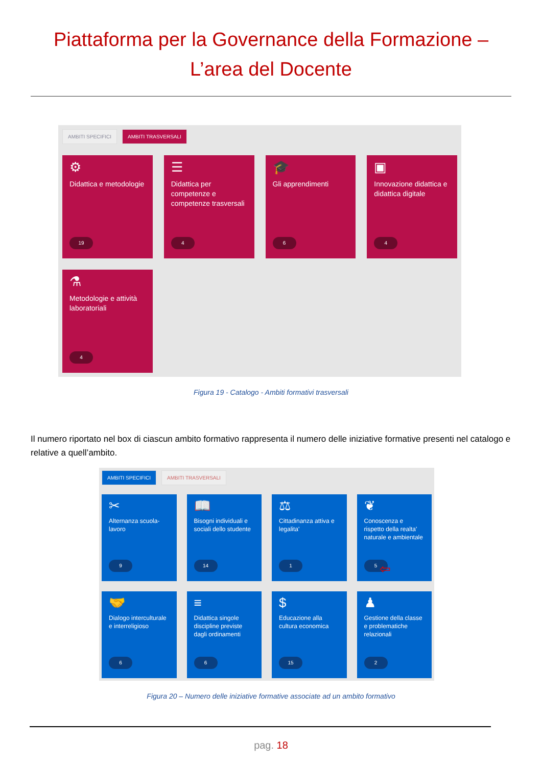Piattaforma per la Governance della Formazione –
L’area del Docente
AMBITI SPECIFICI AMBITI TRASVERSALI
⚙
Didattica e metodologie
19
☰
Didattica per competenze e competenze trasversali
4
🎓
Gli apprendimenti
6
▣
Innovazione didattica e didattica digitale
4
⚗
Metodologie e attività laboratoriali
4
Figura 19 - Catalogo - Ambiti formativi trasversali
Il numero riportato nel box di ciascun ambito formativo rappresenta il numero delle iniziative formative presenti nel catalogo e relative a quell’ambito.
AMBITI SPECIFICI AMBITI TRASVERSALI
✂
Alternanza scuola-lavoro
9
📖
Bisogni individuali e sociali dello studente
14
⚖
Cittadinanza attiva e legalita'
1
❦
Conoscenza e rispetto della realta' naturale e ambientale
5 ⇦
🤝
Dialogo interculturale e interreligioso
6
≡
Didattica singole discipline previste dagli ordinamenti
6
$
Educazione alla cultura economica
15
♟
Gestione della classe e problematiche relazionali
2
Figura 20 – Numero delle iniziative formative associate ad un ambito formativo
pag. 18